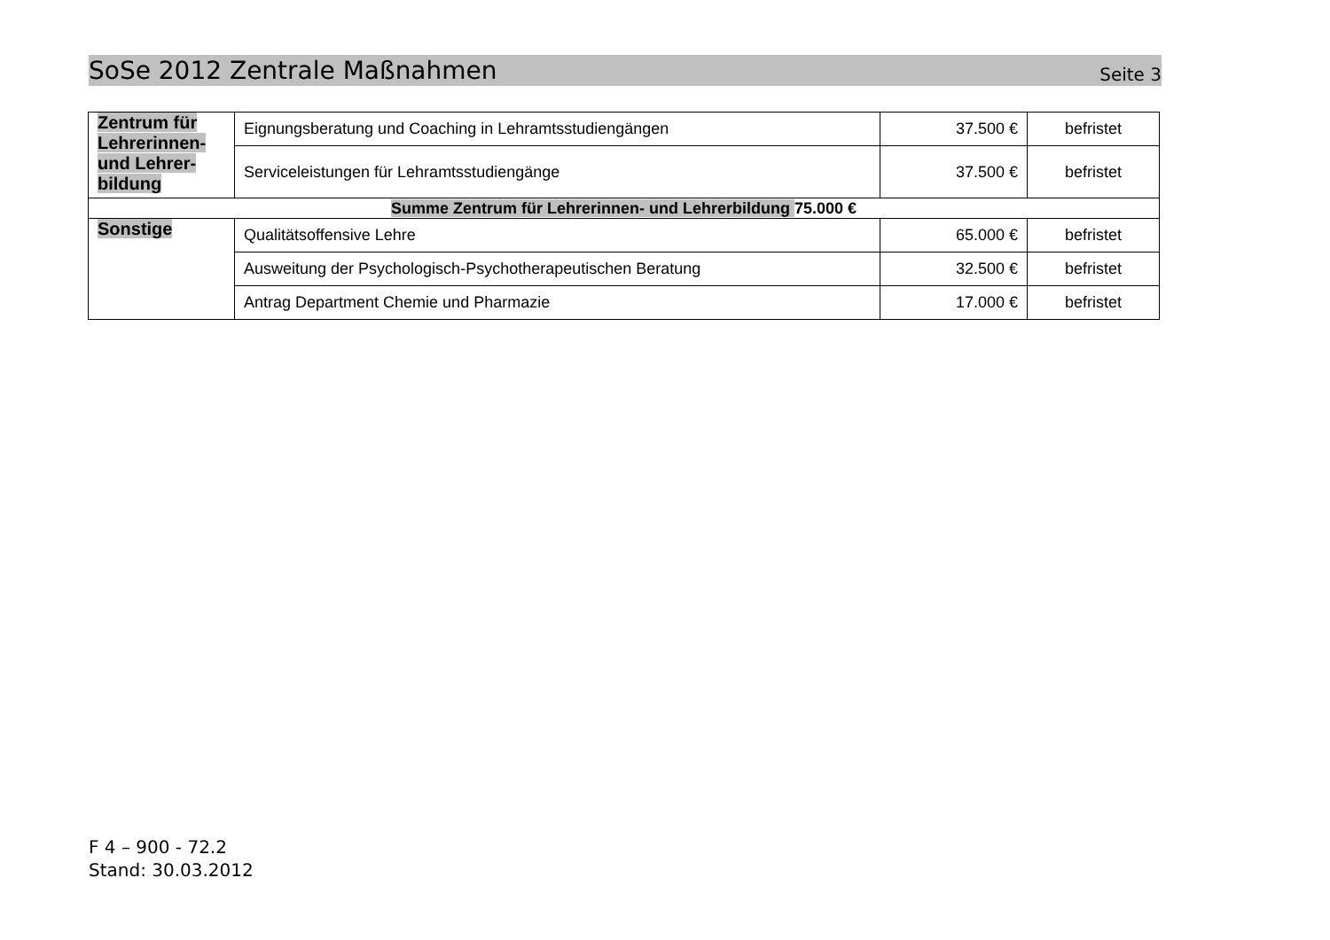SoSe 2012 Zentrale Maßnahmen Seite 3
| Zentrum für Lehrerinnen- und Lehrer-bildung | Eignungsberatung und Coaching in Lehramtsstudiengängen | 37.500 € | befristet |
| | Serviceleistungen für Lehramtsstudiengänge | 37.500 € | befristet |
| Summe Zentrum für Lehrerinnen- und Lehrerbildung 75.000 € | | | |
| Sonstige | Qualitätsoffensive Lehre | 65.000 € | befristet |
| | Ausweitung der Psychologisch-Psychotherapeutischen Beratung | 32.500 € | befristet |
| | Antrag Department Chemie und Pharmazie | 17.000 € | befristet |
F 4 – 900 - 72.2
Stand: 30.03.2012